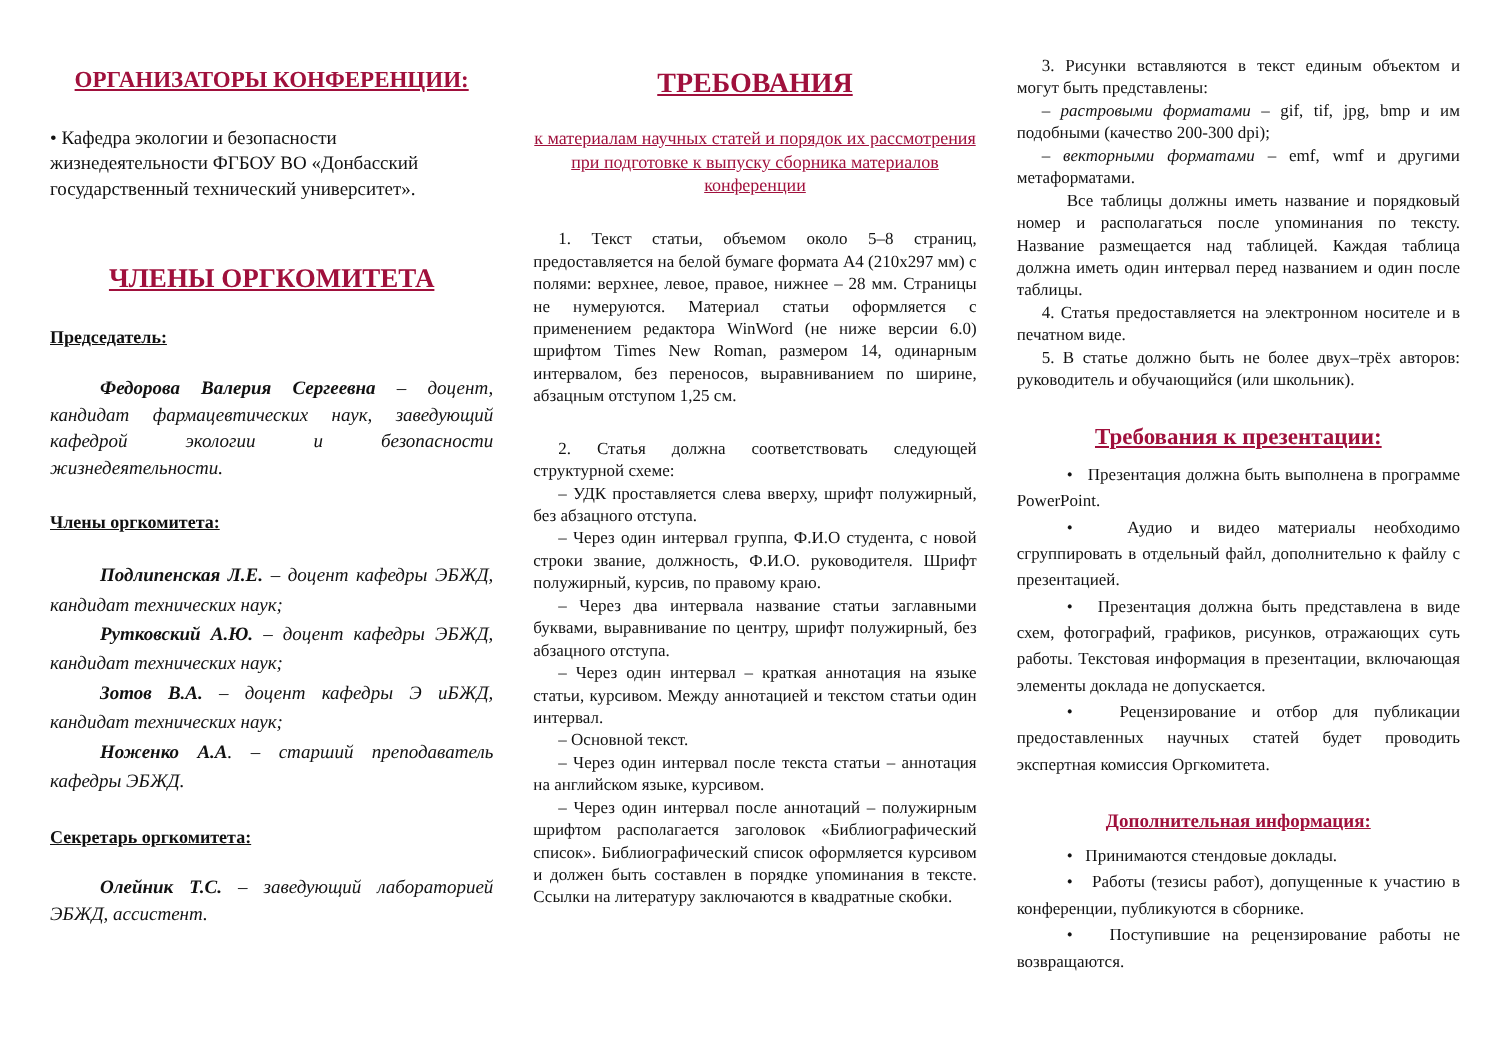ОРГАНИЗАТОРЫ КОНФЕРЕНЦИИ:
• Кафедра экологии и безопасности жизнедеятельности ФГБОУ ВО «Донбасский государственный технический университет».
ЧЛЕНЫ ОРГКОМИТЕТА
Председатель:
Федорова Валерия Сергеевна – доцент, кандидат фармацевтических наук, заведующий кафедрой экологии и безопасности жизнедеятельности.
Члены оргкомитета:
Подлипенская Л.Е. – доцент кафедры ЭБЖД, кандидат технических наук;
Рутковский А.Ю. – доцент кафедры ЭБЖД, кандидат технических наук;
Зотов В.А. – доцент кафедры Э иБЖД, кандидат технических наук;
Ноженко А.А. – старший преподаватель кафедры ЭБЖД.
Секретарь оргкомитета:
Олейник Т.С. – заведующий лабораторией ЭБЖД, ассистент.
ТРЕБОВАНИЯ
к материалам научных статей и порядок их рассмотрения при подготовке к выпуску сборника материалов конференции
1. Текст статьи, объемом около 5–8 страниц, предоставляется на белой бумаге формата А4 (210x297 мм) с полями: верхнее, левое, правое, нижнее – 28 мм. Страницы не нумеруются. Материал статьи оформляется с применением редактора WinWord (не ниже версии 6.0) шрифтом Times New Roman, размером 14, одинарным интервалом, без переносов, выравниванием по ширине, абзацным отступом 1,25 см.
2. Статья должна соответствовать следующей структурной схеме:
– УДК проставляется слева вверху, шрифт полужирный, без абзацного отступа.
– Через один интервал группа, Ф.И.О студента, с новой строки звание, должность, Ф.И.О. руководителя. Шрифт полужирный, курсив, по правому краю.
– Через два интервала название статьи заглавными буквами, выравнивание по центру, шрифт полужирный, без абзацного отступа.
– Через один интервал – краткая аннотация на языке статьи, курсивом. Между аннотацией и текстом статьи один интервал.
– Основной текст.
– Через один интервал после текста статьи – аннотация на английском языке, курсивом.
– Через один интервал после аннотаций – полужирным шрифтом располагается заголовок «Библиографический список». Библиографический список оформляется курсивом и должен быть составлен в порядке упоминания в тексте. Ссылки на литературу заключаются в квадратные скобки.
3. Рисунки вставляются в текст единым объектом и могут быть представлены:
– растровыми форматами – gif, tif, jpg, bmp и им подобными (качество 200-300 dpi);
– векторными форматами – emf, wmf и другими метаформатами.
Все таблицы должны иметь название и порядковый номер и располагаться после упоминания по тексту. Название размещается над таблицей. Каждая таблица должна иметь один интервал перед названием и один после таблицы.
4. Статья предоставляется на электронном носителе и в печатном виде.
5. В статье должно быть не более двух–трёх авторов: руководитель и обучающийся (или школьник).
Требования к презентации:
• Презентация должна быть выполнена в программе PowerPoint.
• Аудио и видео материалы необходимо сгруппировать в отдельный файл, дополнительно к файлу с презентацией.
• Презентация должна быть представлена в виде схем, фотографий, графиков, рисунков, отражающих суть работы. Текстовая информация в презентации, включающая элементы доклада не допускается.
• Рецензирование и отбор для публикации предоставленных научных статей будет проводить экспертная комиссия Оргкомитета.
Дополнительная информация:
• Принимаются стендовые доклады.
• Работы (тезисы работ), допущенные к участию в конференции, публикуются в сборнике.
• Поступившие на рецензирование работы не возвращаются.